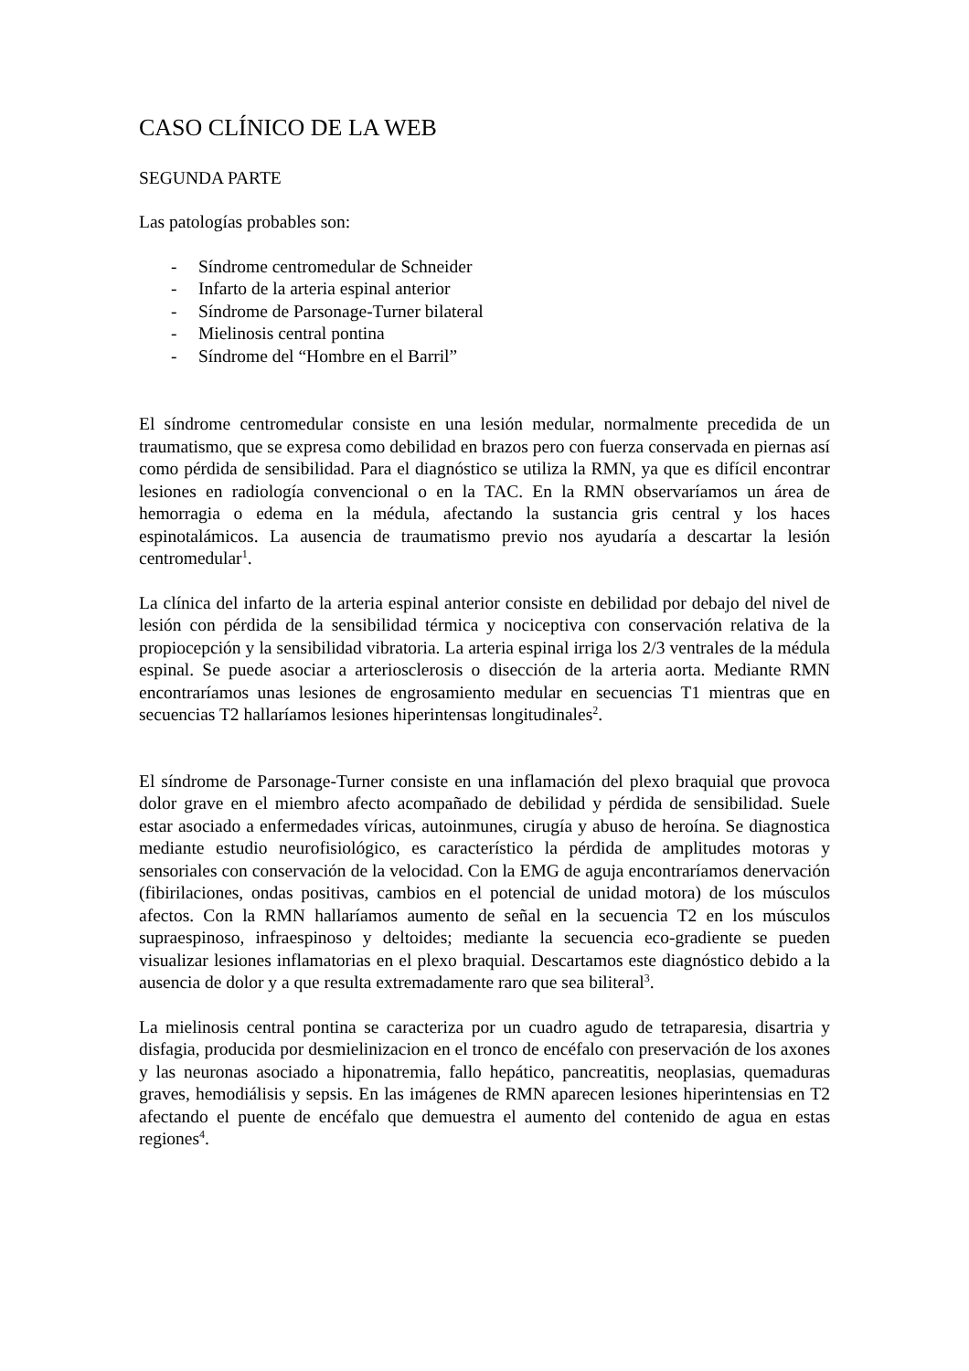CASO CLÍNICO DE LA WEB
SEGUNDA PARTE
Las patologías probables son:
- Síndrome centromedular de Schneider
- Infarto de la arteria espinal anterior
- Síndrome de Parsonage-Turner bilateral
- Mielinosis central pontina
- Síndrome del “Hombre en el Barril”
El síndrome centromedular consiste en una lesión medular, normalmente precedida de un traumatismo, que se expresa como debilidad en brazos pero con fuerza conservada en piernas así como pérdida de sensibilidad. Para el diagnóstico se utiliza la RMN, ya que es difícil encontrar lesiones en radiología convencional o en la TAC. En la RMN observaríamos un área de hemorragia o edema en la médula, afectando la sustancia gris central y los haces espinotalámicos. La ausencia de traumatismo previo nos ayudaría a descartar la lesión centromedular<sup>1</sup>.
La clínica del infarto de la arteria espinal anterior consiste en debilidad por debajo del nivel de lesión con pérdida de la sensibilidad térmica y nociceptiva con conservación relativa de la propiocepción y la sensibilidad vibratoria. La arteria espinal irriga los 2/3 ventrales de la médula espinal. Se puede asociar a arteriosclerosis o disección de la arteria aorta. Mediante RMN encontraríamos unas lesiones de engrosamiento medular en secuencias T1 mientras que en secuencias T2 hallaríamos lesiones hiperintensas longitudinales<sup>2</sup>.
El síndrome de Parsonage-Turner consiste en una inflamación del plexo braquial que provoca dolor grave en el miembro afecto acompañado de debilidad y pérdida de sensibilidad. Suele estar asociado a enfermedades víricas, autoinmunes, cirugía y abuso de heroína. Se diagnostica mediante estudio neurofisiológico, es característico la pérdida de amplitudes motoras y sensoriales con conservación de la velocidad. Con la EMG de aguja encontraríamos denervación (fibirilaciones, ondas positivas, cambios en el potencial de unidad motora) de los músculos afectos. Con la RMN hallaríamos aumento de señal en la secuencia T2 en los músculos supraespinoso, infraespinoso y deltoides; mediante la secuencia eco-gradiente se pueden visualizar lesiones inflamatorias en el plexo braquial. Descartamos este diagnóstico debido a la ausencia de dolor y a que resulta extremadamente raro que sea biliteral<sup>3</sup>.
La mielinosis central pontina se caracteriza por un cuadro agudo de tetraparesia, disartria y disfagia, producida por desmielinizacion en el tronco de encéfalo con preservación de los axones y las neuronas asociado a hiponatremia, fallo hepático, pancreatitis, neoplasias, quemaduras graves, hemodiálisis y sepsis. En las imágenes de RMN aparecen lesiones hiperintensias en T2 afectando el puente de encéfalo que demuestra el aumento del contenido de agua en estas regiones<sup>4</sup>.